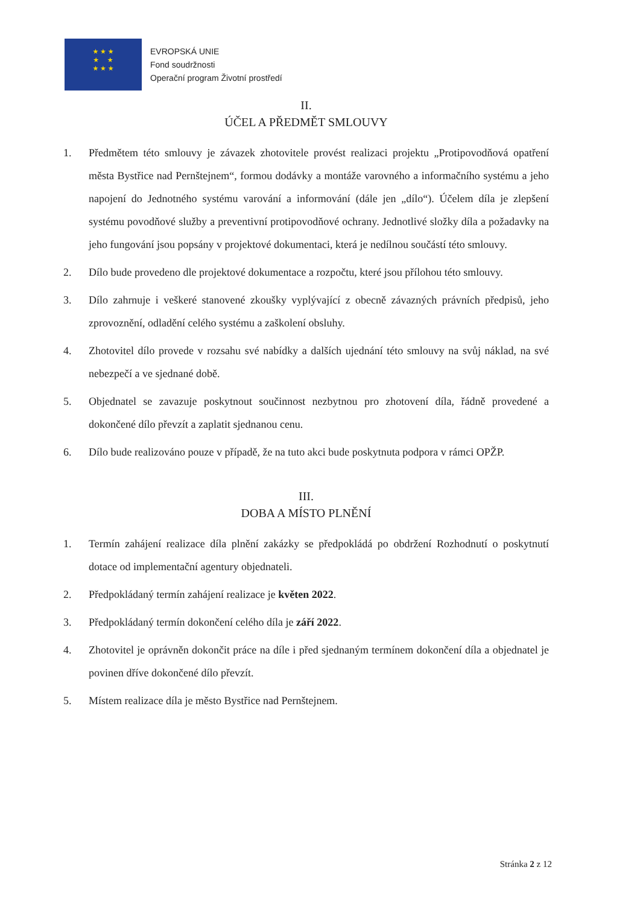★ ★ ★
★ ★
★ ★ ★
EVROPSKÁ UNIE
Fond soudržnosti
Operační program Životní prostředí
II.
ÚČEL A PŘEDMĚT SMLOUVY
1. Předmětem této smlouvy je závazek zhotovitele provést realizaci projektu „Protipovodňová opatření města Bystřice nad Pernštejnem“, formou dodávky a montáže varovného a informačního systému a jeho napojení do Jednotného systému varování a informování (dále jen „dílo“). Účelem díla je zlepšení systému povodňové služby a preventivní protipovodňové ochrany. Jednotlivé složky díla a požadavky na jeho fungování jsou popsány v projektové dokumentaci, která je nedílnou součástí této smlouvy.
2. Dílo bude provedeno dle projektové dokumentace a rozpočtu, které jsou přílohou této smlouvy.
3. Dílo zahrnuje i veškeré stanovené zkoušky vyplývající z obecně závazných právních předpisů, jeho zprovoznění, odladění celého systému a zaškolení obsluhy.
4. Zhotovitel dílo provede v rozsahu své nabídky a dalších ujednání této smlouvy na svůj náklad, na své nebezpečí a ve sjednané době.
5. Objednatel se zavazuje poskytnout součinnost nezbytnou pro zhotovení díla, řádně provedené a dokončené dílo převzít a zaplatit sjednanou cenu.
6. Dílo bude realizováno pouze v případě, že na tuto akci bude poskytnuta podpora v rámci OPŽP.
III.
DOBA A MÍSTO PLNĚNÍ
1. Termín zahájení realizace díla plnění zakázky se předpokládá po obdržení Rozhodnutí o poskytnutí dotace od implementační agentury objednateli.
2. Předpokládaný termín zahájení realizace je květen 2022.
3. Předpokládaný termín dokončení celého díla je září 2022.
4. Zhotovitel je oprávněn dokončit práce na díle i před sjednaným termínem dokončení díla a objednatel je povinen dříve dokončené dílo převzít.
5. Místem realizace díla je město Bystřice nad Pernštejnem.
Stránka 2 z 12